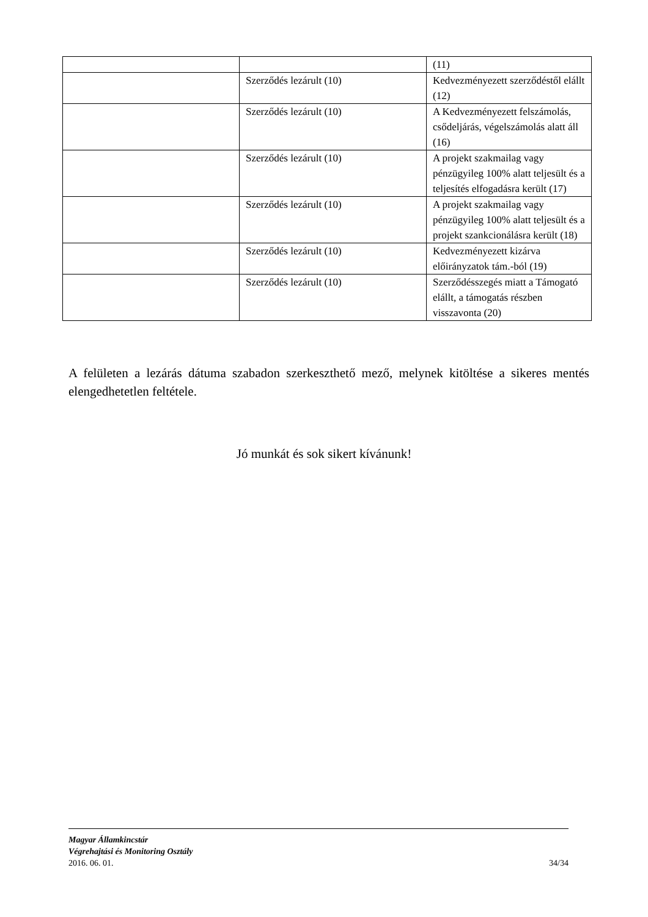| | | (11) |
| | Szerződés lezárult (10) | Kedvezményezett szerződéstől elállt (12) |
| | Szerződés lezárult (10) | A Kedvezményezett felszámolás, csődeljárás, végelszámolás alatt áll (16) |
| | Szerződés lezárult (10) | A projekt szakmailag vagy pénzügyileg 100% alatt teljesült és a teljesítés elfogadásra került (17) |
| | Szerződés lezárult (10) | A projekt szakmailag vagy pénzügyileg 100% alatt teljesült és a projekt szankcionálásra került (18) |
| | Szerződés lezárult (10) | Kedvezményezett kizárva előirányzatok tám.-ból (19) |
| | Szerződés lezárult (10) | Szerződésszegés miatt a Támogató elállt, a támogatás részben visszavonta (20) |
A felületen a lezárás dátuma szabadon szerkeszthető mező, melynek kitöltése a sikeres mentés elengedhetetlen feltétele.
Jó munkát és sok sikert kívánunk!
Magyar Államkincstár
Végrehajtási és Monitoring Osztály
2016. 06. 01. 34/34